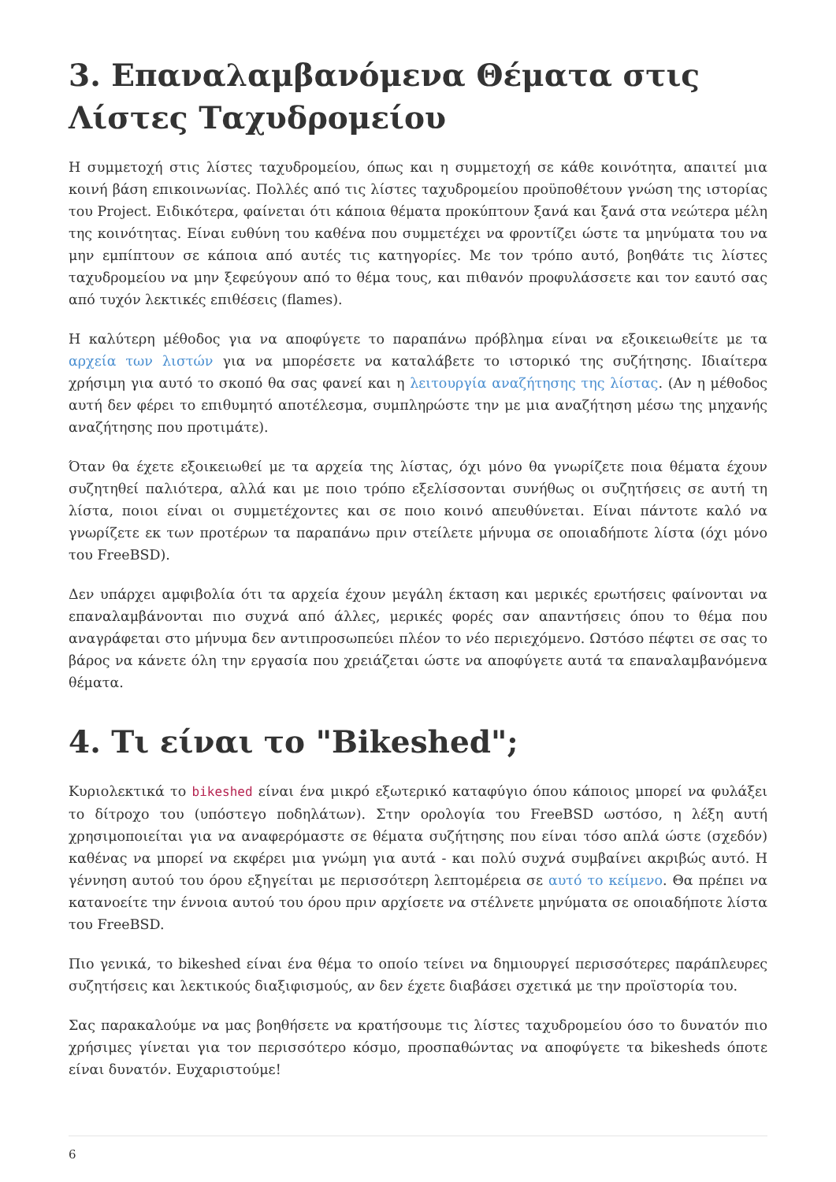3. Επαναλαμβανόμενα Θέματα στις Λίστες Ταχυδρομείου
Η συμμετοχή στις λίστες ταχυδρομείου, όπως και η συμμετοχή σε κάθε κοινότητα, απαιτεί μια κοινή βάση επικοινωνίας. Πολλές από τις λίστες ταχυδρομείου προϋποθέτουν γνώση της ιστορίας του Project. Ειδικότερα, φαίνεται ότι κάποια θέματα προκύπτουν ξανά και ξανά στα νεώτερα μέλη της κοινότητας. Είναι ευθύνη του καθένα που συμμετέχει να φροντίζει ώστε τα μηνύματα του να μην εμπίπτουν σε κάποια από αυτές τις κατηγορίες. Με τον τρόπο αυτό, βοηθάτε τις λίστες ταχυδρομείου να μην ξεφεύγουν από το θέμα τους, και πιθανόν προφυλάσσετε και τον εαυτό σας από τυχόν λεκτικές επιθέσεις (flames).
Η καλύτερη μέθοδος για να αποφύγετε το παραπάνω πρόβλημα είναι να εξοικειωθείτε με τα αρχεία των λιστών για να μπορέσετε να καταλάβετε το ιστορικό της συζήτησης. Ιδιαίτερα χρήσιμη για αυτό το σκοπό θα σας φανεί και η λειτουργία αναζήτησης της λίστας. (Αν η μέθοδος αυτή δεν φέρει το επιθυμητό αποτέλεσμα, συμπληρώστε την με μια αναζήτηση μέσω της μηχανής αναζήτησης που προτιμάτε).
Όταν θα έχετε εξοικειωθεί με τα αρχεία της λίστας, όχι μόνο θα γνωρίζετε ποια θέματα έχουν συζητηθεί παλιότερα, αλλά και με ποιο τρόπο εξελίσσονται συνήθως οι συζητήσεις σε αυτή τη λίστα, ποιοι είναι οι συμμετέχοντες και σε ποιο κοινό απευθύνεται. Είναι πάντοτε καλό να γνωρίζετε εκ των προτέρων τα παραπάνω πριν στείλετε μήνυμα σε οποιαδήποτε λίστα (όχι μόνο του FreeBSD).
Δεν υπάρχει αμφιβολία ότι τα αρχεία έχουν μεγάλη έκταση και μερικές ερωτήσεις φαίνονται να επαναλαμβάνονται πιο συχνά από άλλες, μερικές φορές σαν απαντήσεις όπου το θέμα που αναγράφεται στο μήνυμα δεν αντιπροσωπεύει πλέον το νέο περιεχόμενο. Ωστόσο πέφτει σε σας το βάρος να κάνετε όλη την εργασία που χρειάζεται ώστε να αποφύγετε αυτά τα επαναλαμβανόμενα θέματα.
4. Τι είναι το "Bikeshed";
Κυριολεκτικά το bikeshed είναι ένα μικρό εξωτερικό καταφύγιο όπου κάποιος μπορεί να φυλάξει το δίτροχο του (υπόστεγο ποδηλάτων). Στην ορολογία του FreeBSD ωστόσο, η λέξη αυτή χρησιμοποιείται για να αναφερόμαστε σε θέματα συζήτησης που είναι τόσο απλά ώστε (σχεδόν) καθένας να μπορεί να εκφέρει μια γνώμη για αυτά - και πολύ συχνά συμβαίνει ακριβώς αυτό. Η γέννηση αυτού του όρου εξηγείται με περισσότερη λεπτομέρεια σε αυτό το κείμενο. Θα πρέπει να κατανοείτε την έννοια αυτού του όρου πριν αρχίσετε να στέλνετε μηνύματα σε οποιαδήποτε λίστα του FreeBSD.
Πιο γενικά, το bikeshed είναι ένα θέμα το οποίο τείνει να δημιουργεί περισσότερες παράπλευρες συζητήσεις και λεκτικούς διαξιφισμούς, αν δεν έχετε διαβάσει σχετικά με την προϊστορία του.
Σας παρακαλούμε να μας βοηθήσετε να κρατήσουμε τις λίστες ταχυδρομείου όσο το δυνατόν πιο χρήσιμες γίνεται για τον περισσότερο κόσμο, προσπαθώντας να αποφύγετε τα bikesheds όποτε είναι δυνατόν. Ευχαριστούμε!
6